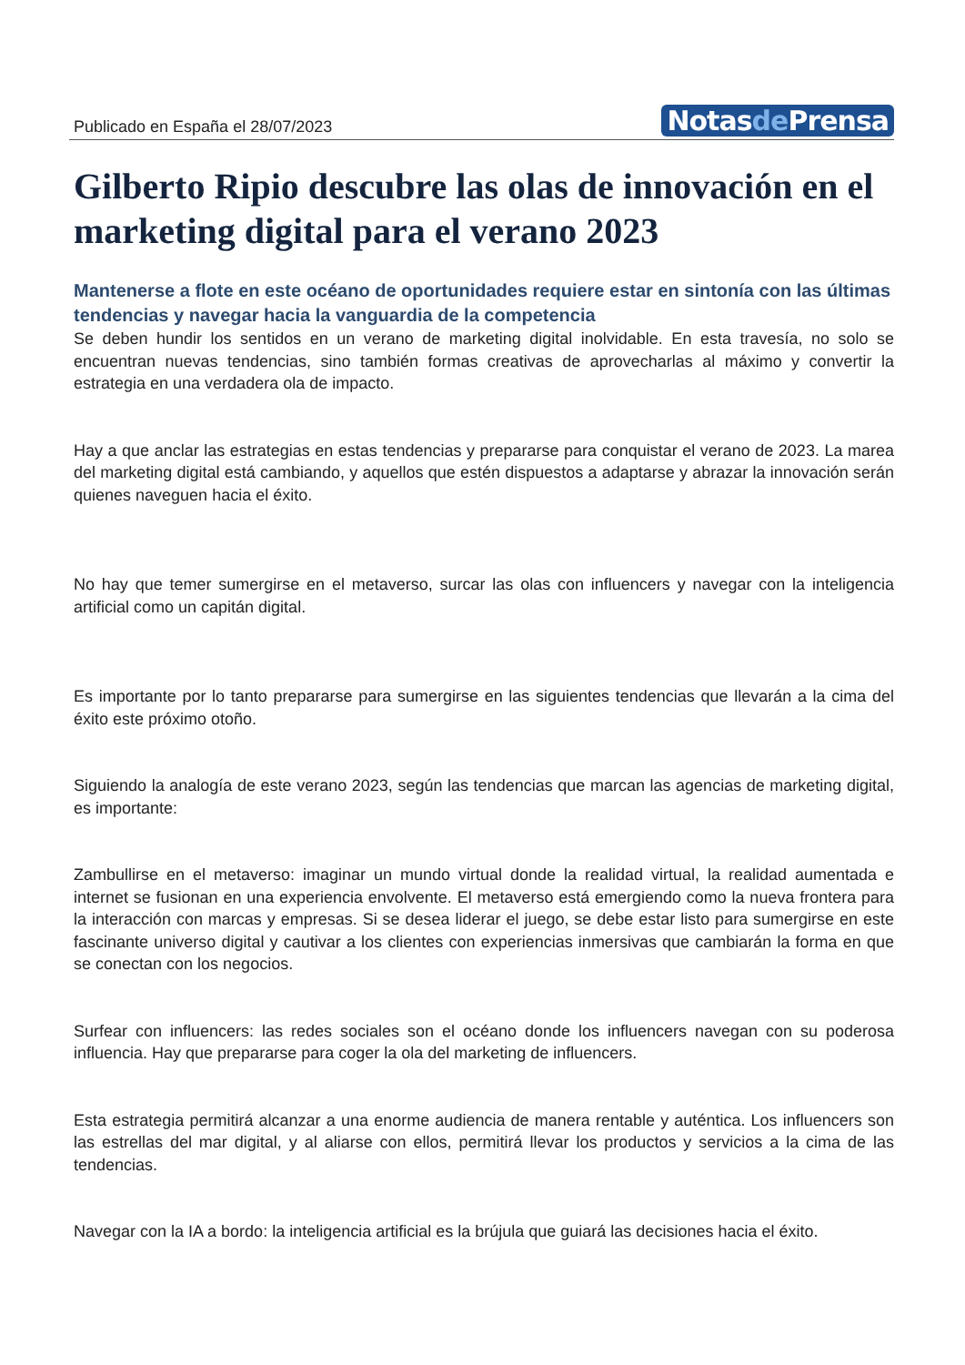Publicado en España el 28/07/2023
Notasde Prensa
Gilberto Ripio descubre las olas de innovación en el marketing digital para el verano 2023
Mantenerse a flote en este océano de oportunidades requiere estar en sintonía con las últimas tendencias y navegar hacia la vanguardia de la competencia
Se deben hundir los sentidos en un verano de marketing digital inolvidable. En esta travesía, no solo se encuentran nuevas tendencias, sino también formas creativas de aprovecharlas al máximo y convertir la estrategia en una verdadera ola de impacto.
Hay a que anclar las estrategias en estas tendencias y prepararse para conquistar el verano de 2023. La marea del marketing digital está cambiando, y aquellos que estén dispuestos a adaptarse y abrazar la innovación serán quienes naveguen hacia el éxito.
No hay que temer sumergirse en el metaverso, surcar las olas con influencers y navegar con la inteligencia artificial como un capitán digital.
Es importante por lo tanto prepararse para sumergirse en las siguientes tendencias que llevarán a la cima del éxito este próximo otoño.
Siguiendo la analogía de este verano 2023, según las tendencias que marcan las agencias de marketing digital, es importante:
Zambullirse en el metaverso: imaginar un mundo virtual donde la realidad virtual, la realidad aumentada e internet se fusionan en una experiencia envolvente. El metaverso está emergiendo como la nueva frontera para la interacción con marcas y empresas. Si se desea liderar el juego, se debe estar listo para sumergirse en este fascinante universo digital y cautivar a los clientes con experiencias inmersivas que cambiarán la forma en que se conectan con los negocios.
Surfear con influencers: las redes sociales son el océano donde los influencers navegan con su poderosa influencia. Hay que prepararse para coger la ola del marketing de influencers.
Esta estrategia permitirá alcanzar a una enorme audiencia de manera rentable y auténtica. Los influencers son las estrellas del mar digital, y al aliarse con ellos, permitirá llevar los productos y servicios a la cima de las tendencias.
Navegar con la IA a bordo: la inteligencia artificial es la brújula que guiará las decisiones hacia el éxito.